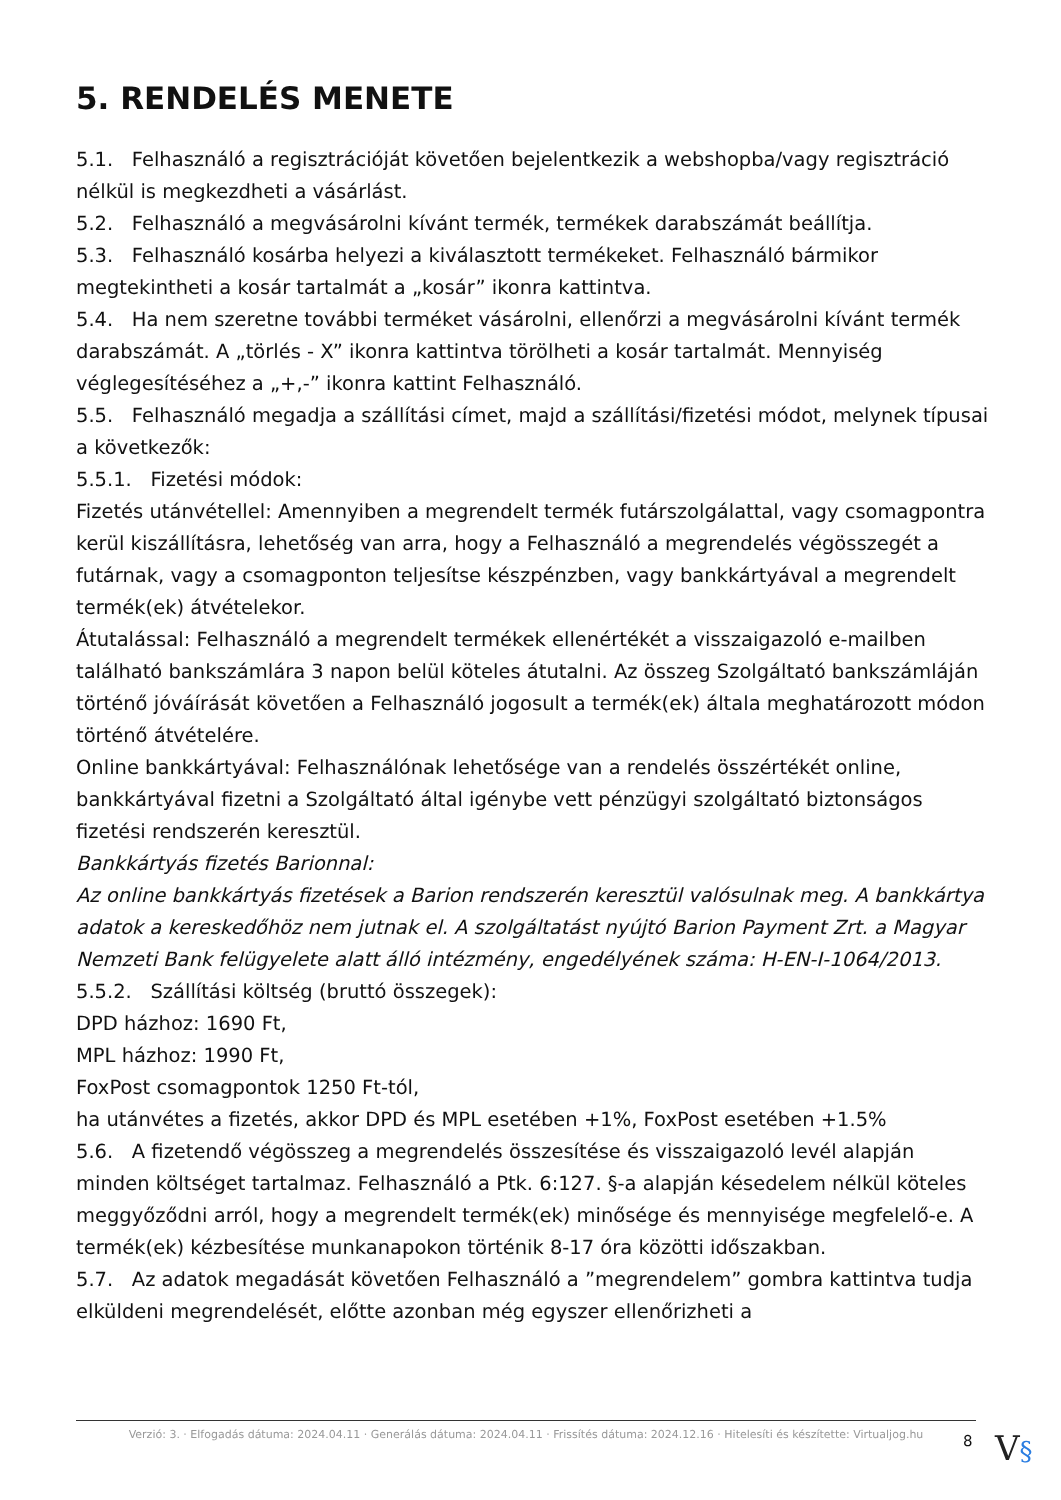5. RENDELÉS MENETE
5.1. Felhasználó a regisztrációját követően bejelentkezik a webshopba/vagy regisztráció nélkül is megkezdheti a vásárlást.
5.2. Felhasználó a megvásárolni kívánt termék, termékek darabszámát beállítja.
5.3. Felhasználó kosárba helyezi a kiválasztott termékeket. Felhasználó bármikor megtekintheti a kosár tartalmát a „kosár” ikonra kattintva.
5.4. Ha nem szeretne további terméket vásárolni, ellenőrzi a megvásárolni kívánt termék darabszámát. A „törlés - X” ikonra kattintva törölheti a kosár tartalmát. Mennyiség véglegesítéséhez a „+,-” ikonra kattint Felhasználó.
5.5. Felhasználó megadja a szállítási címet, majd a szállítási/fizetési módot, melynek típusai a következők:
5.5.1. Fizetési módok:
Fizetés utánvétellel: Amennyiben a megrendelt termék futárszolgálattal, vagy csomagpontra kerül kiszállításra, lehetőség van arra, hogy a Felhasználó a megrendelés végösszegét a futárnak, vagy a csomagponton teljesítse készpénzben, vagy bankkártyával a megrendelt termék(ek) átvételekor.
Átutalással: Felhasználó a megrendelt termékek ellenértékét a visszaigazoló e-mailben található bankszámlára 3 napon belül köteles átutalni. Az összeg Szolgáltató bankszámláján történő jóváírását követően a Felhasználó jogosult a termék(ek) általa meghatározott módon történő átvételére.
Online bankkártyával: Felhasználónak lehetősége van a rendelés összértékét online, bankkártyával fizetni a Szolgáltató által igénybe vett pénzügyi szolgáltató biztonságos fizetési rendszerén keresztül.
Bankkártyás fizetés Barionnal:
Az online bankkártyás fizetések a Barion rendszerén keresztül valósulnak meg. A bankkártya adatok a kereskedőhöz nem jutnak el. A szolgáltatást nyújtó Barion Payment Zrt. a Magyar Nemzeti Bank felügyelete alatt álló intézmény, engedélyének száma: H-EN-I-1064/2013.
5.5.2. Szállítási költség (bruttó összegek):
DPD házhoz: 1690 Ft,
MPL házhoz: 1990 Ft,
FoxPost csomagpontok 1250 Ft-tól,
ha utánvétes a fizetés, akkor DPD és MPL esetében +1%, FoxPost esetében +1.5%
5.6. A fizetendő végösszeg a megrendelés összesítése és visszaigazoló levél alapján minden költséget tartalmaz. Felhasználó a Ptk. 6:127. §-a alapján késedelem nélkül köteles meggyőződni arról, hogy a megrendelt termék(ek) minősége és mennyisége megfelelő-e. A termék(ek) kézbesítése munkanapokon történik 8-17 óra közötti időszakban.
5.7. Az adatok megadását követően Felhasználó a ”megrendelem” gombra kattintva tudja elküldeni megrendelését, előtte azonban még egyszer ellenőrizheti a
Verzió: 3. · Elfogadás dátuma: 2024.04.11 · Generálás dátuma: 2024.04.11 · Frissítés dátuma: 2024.12.16 · Hitelesíti és készítette: Virtualjog.hu
8 V§